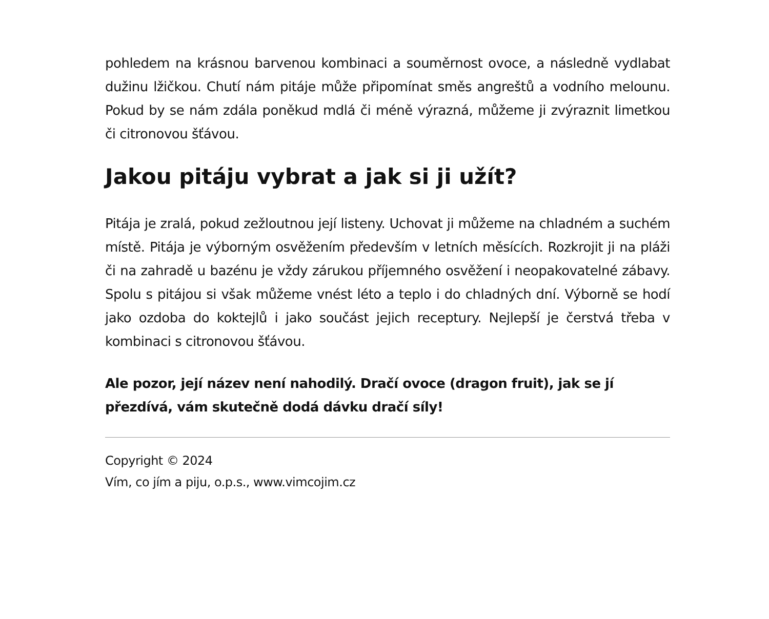pohledem na krásnou barvenou kombinaci a souměrnost ovoce, a následně vydlabat dužinu lžičkou. Chutí nám pitáje může připomínat směs angreštů a vodního melounu. Pokud by se nám zdála poněkud mdlá či méně výrazná, můžeme ji zvýraznit limetkou či citronovou šťávou.
Jakou pitáju vybrat a jak si ji užít?
Pitája je zralá, pokud zežloutnou její listeny. Uchovat ji můžeme na chladném a suchém místě. Pitája je výborným osvěžením především v letních měsících. Rozkrojit ji na pláži či na zahradě u bazénu je vždy zárukou příjemného osvěžení i neopakovatelné zábavy. Spolu s pitájou si však můžeme vnést léto a teplo i do chladných dní. Výborně se hodí jako ozdoba do koktejlů i jako součást jejich receptury. Nejlepší je čerstvá třeba v kombinaci s citronovou šťávou.
Ale pozor, její název není nahodilý. Dračí ovoce (dragon fruit), jak se jí přezdívá, vám skutečně dodá dávku dračí síly!
Copyright © 2024
Vím, co jím a piju, o.p.s., www.vimcojim.cz